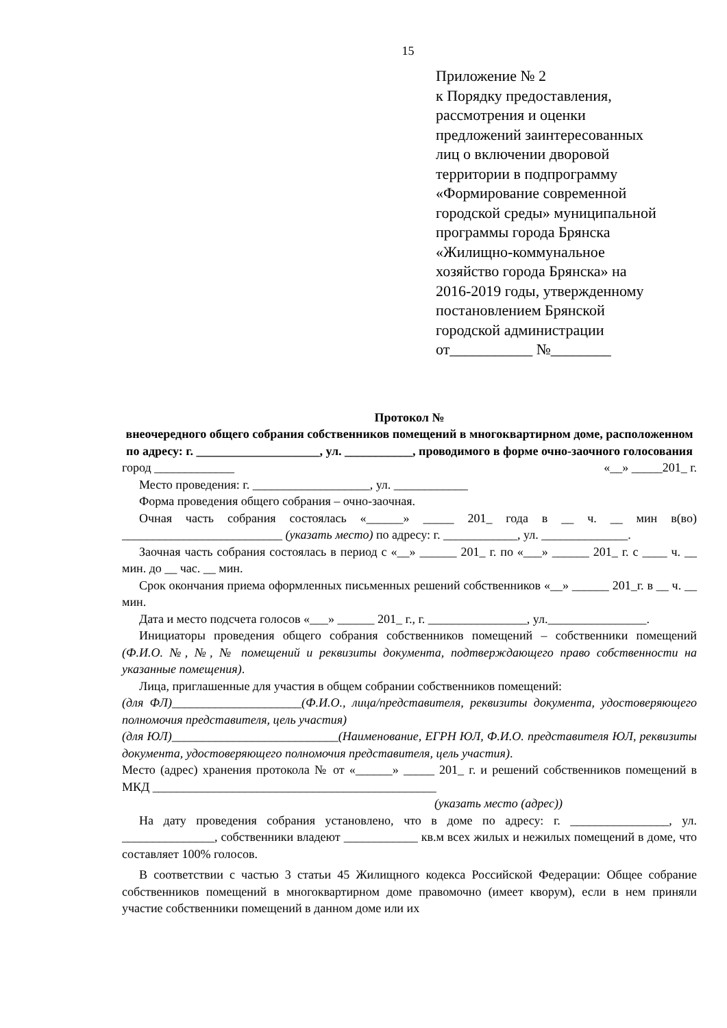15
Приложение № 2
к Порядку предоставления,
рассмотрения и оценки
предложений заинтересованных
лиц о включении дворовой
территории в подпрограмму
«Формирование современной
городской среды» муниципальной
программы города Брянска
«Жилищно-коммунальное
хозяйство города Брянска» на
2016-2019 годы, утвержденному
постановлением Брянской
городской администрации
от___________ №________
Протокол №
внеочередного общего собрания собственников помещений в многоквартирном доме, расположенном по адресу: г. ____________________, ул. ___________, проводимого в форме очно-заочного голосования
город _____________ «__» _____201_ г.
Место проведения: г. ___________________, ул. ____________
Форма проведения общего собрания – очно-заочная.
Очная часть собрания состоялась «______» _____ 201_ года в __ ч. __ мин в(во) __________________________ (указать место) по адресу: г. ____________, ул. ______________.
Заочная часть собрания состоялась в период с «__» ______ 201_ г. по «___» ______ 201_ г. с ____ ч. __ мин. до __ час. __ мин.
Срок окончания приема оформленных письменных решений собственников «__» ______ 201_г. в __ ч. __ мин.
Дата и место подсчета голосов «___» ______ 201_ г., г. ________________, ул.________________.
Инициаторы проведения общего собрания собственников помещений – собственники помещений (Ф.И.О. №, №, № помещений и реквизиты документа, подтверждающего право собственности на указанные помещения).
Лица, приглашенные для участия в общем собрании собственников помещений:
(для ФЛ)_____________________(Ф.И.О., лица/представителя, реквизиты документа, удостоверяющего полномочия представителя, цель участия)
(для ЮЛ)___________________________(Наименование, ЕГРН ЮЛ, Ф.И.О. представителя ЮЛ, реквизиты документа, удостоверяющего полномочия представителя, цель участия).
Место (адрес) хранения протокола № от «______» _____ 201_ г. и решений собственников помещений в МКД ______________________________________________
(указать место (адрес))
На дату проведения собрания установлено, что в доме по адресу: г. ________________, ул. _______________, собственники владеют ____________ кв.м всех жилых и нежилых помещений в доме, что составляет 100% голосов.
В соответствии с частью 3 статьи 45 Жилищного кодекса Российской Федерации: Общее собрание собственников помещений в многоквартирном доме правомочно (имеет кворум), если в нем приняли участие собственники помещений в данном доме или их